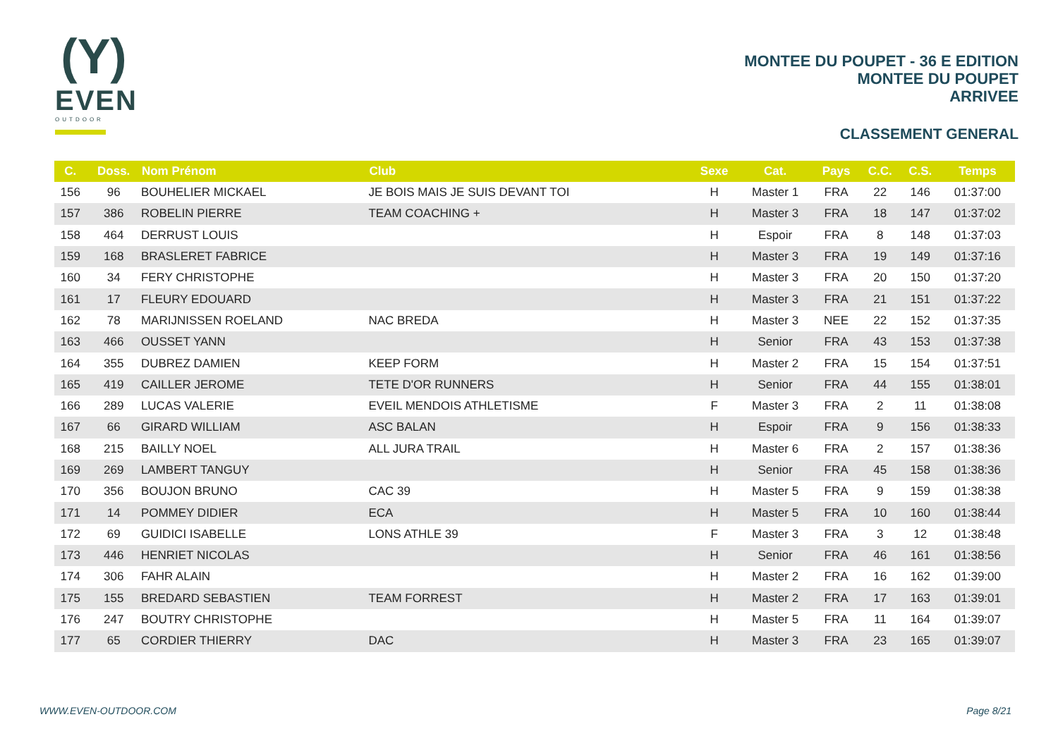(Y)
EVEN
OUTDOOR
MONTEE DU POUPET - 36 E EDITION
MONTEE DU POUPET
ARRIVEE
CLASSEMENT GENERAL
| C. | Doss. | Nom Prénom | Club | Sexe | Cat. | Pays | C.C. | C.S. | Temps |
| --- | --- | --- | --- | --- | --- | --- | --- | --- | --- |
| 156 | 96 | BOUHELIER MICKAEL | JE BOIS MAIS JE SUIS DEVANT TOI | H | Master 1 | FRA | 22 | 146 | 01:37:00 |
| 157 | 386 | ROBELIN PIERRE | TEAM COACHING + | H | Master 3 | FRA | 18 | 147 | 01:37:02 |
| 158 | 464 | DERRUST LOUIS | | H | Espoir | FRA | 8 | 148 | 01:37:03 |
| 159 | 168 | BRASLERET FABRICE | | H | Master 3 | FRA | 19 | 149 | 01:37:16 |
| 160 | 34 | FERY CHRISTOPHE | | H | Master 3 | FRA | 20 | 150 | 01:37:20 |
| 161 | 17 | FLEURY EDOUARD | | H | Master 3 | FRA | 21 | 151 | 01:37:22 |
| 162 | 78 | MARIJNISSEN ROELAND | NAC BREDA | H | Master 3 | NEE | 22 | 152 | 01:37:35 |
| 163 | 466 | OUSSET YANN | | H | Senior | FRA | 43 | 153 | 01:37:38 |
| 164 | 355 | DUBREZ DAMIEN | KEEP FORM | H | Master 2 | FRA | 15 | 154 | 01:37:51 |
| 165 | 419 | CAILLER JEROME | TETE D'OR RUNNERS | H | Senior | FRA | 44 | 155 | 01:38:01 |
| 166 | 289 | LUCAS VALERIE | EVEIL MENDOIS ATHLETISME | F | Master 3 | FRA | 2 | 11 | 01:38:08 |
| 167 | 66 | GIRARD WILLIAM | ASC BALAN | H | Espoir | FRA | 9 | 156 | 01:38:33 |
| 168 | 215 | BAILLY NOEL | ALL JURA TRAIL | H | Master 6 | FRA | 2 | 157 | 01:38:36 |
| 169 | 269 | LAMBERT TANGUY | | H | Senior | FRA | 45 | 158 | 01:38:36 |
| 170 | 356 | BOUJON BRUNO | CAC 39 | H | Master 5 | FRA | 9 | 159 | 01:38:38 |
| 171 | 14 | POMMEY DIDIER | ECA | H | Master 5 | FRA | 10 | 160 | 01:38:44 |
| 172 | 69 | GUIDICI ISABELLE | LONS ATHLE 39 | F | Master 3 | FRA | 3 | 12 | 01:38:48 |
| 173 | 446 | HENRIET NICOLAS | | H | Senior | FRA | 46 | 161 | 01:38:56 |
| 174 | 306 | FAHR ALAIN | | H | Master 2 | FRA | 16 | 162 | 01:39:00 |
| 175 | 155 | BREDARD SEBASTIEN | TEAM FORREST | H | Master 2 | FRA | 17 | 163 | 01:39:01 |
| 176 | 247 | BOUTRY CHRISTOPHE | | H | Master 5 | FRA | 11 | 164 | 01:39:07 |
| 177 | 65 | CORDIER THIERRY | DAC | H | Master 3 | FRA | 23 | 165 | 01:39:07 |
WWW.EVEN-OUTDOOR.COM Page 8/21